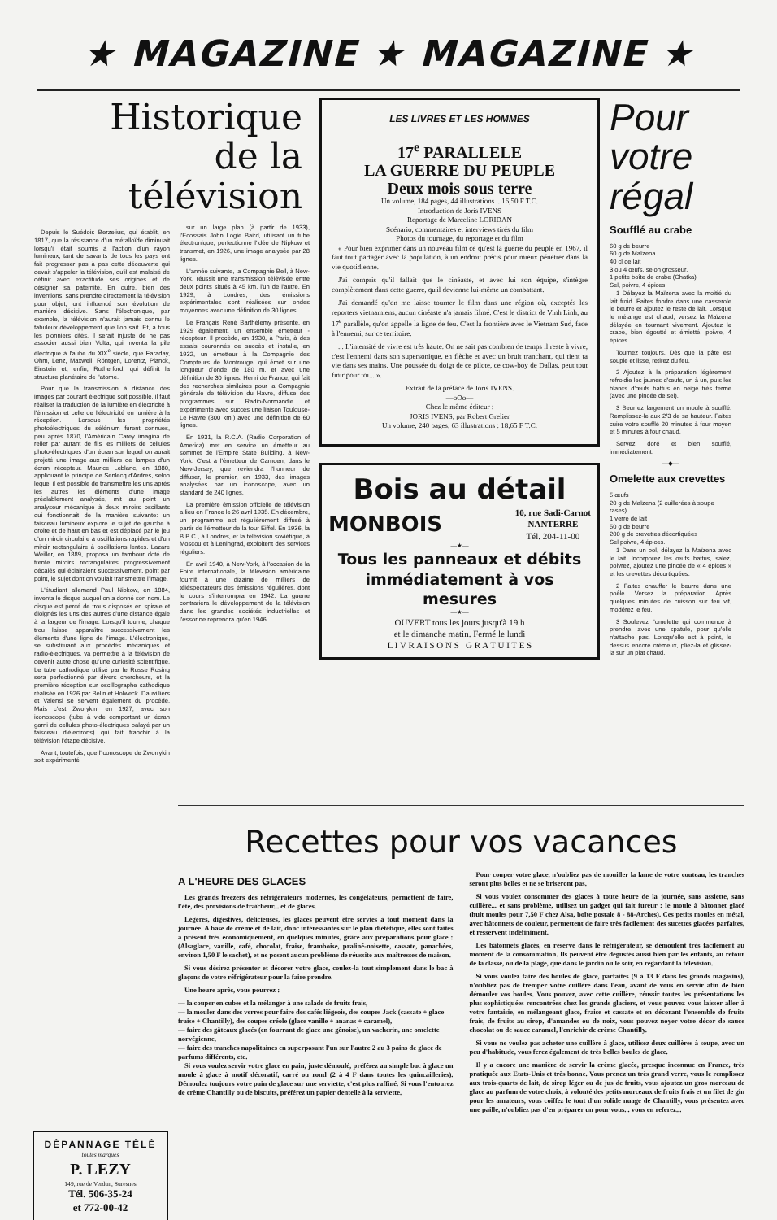★ MAGAZINE ★ MAGAZINE ★
Historique
de la
télévision
Depuis le Suédois Berzelius, qui établit, en 1817, que la résistance d'un métalloïde diminuait lorsqu'il était soumis à l'action d'un rayon lumineux, tant de savants de tous les pays ont fait progresser pas à pas cette découverte qui devait s'appeler la télévision, qu'il est malaisé de définir avec exactitude ses origines et de désigner sa paternité. En outre, bien des inventions, sans prendre directement la télévision pour objet, ont influencé son évolution de manière décisive. Sans l'électronique, par exemple, la télévision n'aurait jamais connu le fabuleux développement que l'on sait. Et, à tous les pionniers cités, il serait injuste de ne pas associer aussi bien Volta, qui inventa la pile électrique à l'aube du XIX<sup>e</sup> siècle, que Faraday, Ohm, Lenz, Maxwell, Röntgen, Lorentz, Planck, Einstein et, enfin, Rutherford, qui définit la structure planétaire de l'atome.
Pour que la transmission à distance des images par courant électrique soit possible, il faut réaliser la traduction de la lumière en électricité à l'émission et celle de l'électricité en lumière à la réception. Lorsque les propriétés photoélectriques du sélénium furent connues, peu après 1870, l'Américain Carey imagina de relier par autant de fils les milliers de cellules photo-électriques d'un écran sur lequel on aurait projeté une image aux milliers de lampes d'un écran récepteur. Maurice Leblanc, en 1880, appliquant le principe de Senlecq d'Ardres, selon lequel il est possible de transmettre les uns après les autres les éléments d'une image préalablement analysée, mit au point un analyseur mécanique à deux miroirs oscillants qui fonctionnait de la manière suivante: un faisceau lumineux explore le sujet de gauche à droite et de haut en bas et est déplacé par le jeu d'un miroir circulaire à oscillations rapides et d'un miroir rectangulaire à oscillations lentes. Lazare Weiller, en 1889, proposa un tambour doté de trente miroirs rectangulaires progressivement décalés qui éclairaient successivement, point par point, le sujet dont on voulait transmettre l'image.
L'étudiant allemand Paul Nipkow, en 1884, inventa le disque auquel on a donné son nom. Le disque est percé de trous disposés en spirale et éloignés les uns des autres d'une distance égale à la largeur de l'image. Lorsqu'il tourne, chaque trou laisse apparaître successivement les éléments d'une ligne de l'image. L'électronique, se substituant aux procédés mécaniques et radio-électriques, va permettre à la télévision de devenir autre chose qu'une curiosité scientifique. Le tube cathodique utilisé par le Russe Rosing sera perfectionné par divers chercheurs, et la première réception sur oscillographe cathodique réalisée en 1926 par Belin et Holweck. Dauvilliers et Valensi se servent également du procédé. Mais c'est Zworykin, en 1927, avec son iconoscope (tube à vide comportant un écran garni de cellules photo-électriques balayé par un faisceau d'électrons) qui fait franchir à la télévision l'étape décisive.
Avant, toutefois, que l'iconoscope de Zworrykin soit expérimenté
sur un large plan (à partir de 1933), l'Ecossais John Logie Baird, utilisant un tube électronique, perfectionne l'idée de Nipkow et transmet, en 1926, une image analysée par 28 lignes.
L'année suivante, la Compagnie Bell, à New-York, réussit une transmission télévisée entre deux points situés à 45 km. l'un de l'autre. En 1929, à Londres, des émissions expérimentales sont réalisées sur ondes moyennes avec une définition de 30 lignes.
Le Français René Barthélemy présente, en 1929 également, un ensemble émetteur - récepteur. Il procède, en 1930, à Paris, à des essais couronnés de succès et installe, en 1932, un émetteur à la Compagnie des Compteurs de Montrouge, qui émet sur une longueur d'onde de 180 m. et avec une définition de 30 lignes. Henri de France, qui fait des recherches similaires pour la Compagnie générale de télévision du Havre, diffuse des programmes sur Radio-Normandie et expérimente avec succès une liaison Toulouse-Le Havre (800 km.) avec une définition de 60 lignes.
En 1931, la R.C.A. (Radio Corporation of America) met en service un émetteur au sommet de l'Empire State Building, à New-York. C'est à l'émetteur de Camden, dans le New-Jersey, que reviendra l'honneur de diffuser, le premier, en 1933, des images analysées par un iconoscope, avec un standard de 240 lignes.
La première émission officielle de télévision a lieu en France le 26 avril 1935. En décembre, un programme est régulièrement diffusé à partir de l'émetteur de la tour Eiffel. En 1936, la B.B.C., à Londres, et la télévision soviétique, à Moscou et à Leningrad, exploitent des services réguliers.
En avril 1940, à New-York, à l'occasion de la Foire internationale, la télévision américaine fournit à une dizaine de milliers de téléspectateurs des émissions régulières, dont le cours s'interrompra en 1942. La guerre contrariera le développement de la télévision dans les grandes sociétés industrielles et l'essor ne reprendra qu'en 1946.
LES LIVRES ET LES HOMMES
17<sup>e</sup> PARALLELE
LA GUERRE DU PEUPLE
Deux mois sous terre
Un volume, 184 pages, 44 illustrations .. 16,50 F T.C.
Introduction de Joris IVENS
Reportage de Marceline LORIDAN
Scénario, commentaires et interviews tirés du film
Photos du tournage, du reportage et du film
« Pour bien exprimer dans un nouveau film ce qu'est la guerre du peuple en 1967, il faut tout partager avec la population, à un endroit précis pour mieux pénétrer dans la vie quotidienne.
J'ai compris qu'il fallait que le cinéaste, et avec lui son équipe, s'intègre complètement dans cette guerre, qu'il devienne lui-même un combattant.
J'ai demandé qu'on me laisse tourner le film dans une région où, exceptés les reporters vietnamiens, aucun cinéaste n'a jamais filmé. C'est le district de Vinh Linh, au 17<sup>e</sup> parallèle, qu'on appelle la ligne de feu. C'est la frontière avec le Vietnam Sud, face à l'ennemi, sur ce territoire.
... L'intensité de vivre est très haute. On ne sait pas combien de temps il reste à vivre, c'est l'ennemi dans son supersonique, en flèche et avec un bruit tranchant, qui tient ta vie dans ses mains. Une poussée du doigt de ce pilote, ce cow-boy de Dallas, peut tout finir pour toi... ».
Extrait de la préface de Joris IVENS.
—oOo—
Chez le même éditeur :
JORIS IVENS, par Robert Grelier
Un volume, 240 pages, 63 illustrations : 18,65 F T.C.
Bois au détail
MONBOIS 10, rue Sadi-Carnot
NANTERRE
Tél. 204-11-00
—★—
Tous les panneaux et débits immédiatement à vos mesures
—★—
OUVERT tous les jours jusqu'à 19 h
et le dimanche matin. Fermé le lundi
L I V R A I S O N S G R A T U I T E S
Pour
votre
régal
Soufflé au crabe
60 g de beurre
60 g de Maïzena
40 cl de lait
3 ou 4 œufs, selon grosseur.
1 petite boîte de crabe (Chatka)
Sel, poivre, 4 épices.
1 Délayez la Maïzena avec la moitié du lait froid. Faites fondre dans une casserole le beurre et ajoutez le reste de lait. Lorsque le mélange est chaud, versez la Maïzena délayée en tournant vivement. Ajoutez le crabe, bien égoutté et émietté, poivre, 4 épices.
Tournez toujours. Dès que la pâte est souple et lisse, retirez du feu.
2 Ajoutez à la préparation légèrement refroidie les jaunes d'œufs, un à un, puis les blancs d'œufs battus en neige très ferme (avec une pincée de sel).
3 Beurrez largement un moule à soufflé. Remplissez-le aux 2/3 de sa hauteur. Faites cuire votre soufflé 20 minutes à four moyen et 5 minutes à four chaud.
Servez doré et bien soufflé, immédiatement.
—◆—
Omelette aux crevettes
5 œufs
20 g de Maïzena (2 cuillerées à soupe rases)
1 verre de lait
50 g de beurre
200 g de crevettes décortiquées
Sel poivre, 4 épices.
1 Dans un bol, délayez la Maïzena avec le lait. Incorporez les œufs battus, salez, poivrez, ajoutez une pincée de « 4 épices » et les crevettes décortiquées.
2 Faites chauffer le beurre dans une poêle. Versez la préparation. Après quelques minutes de cuisson sur feu vif, modérez le feu.
3 Soulevez l'omelette qui commence à prendre, avec une spatule, pour qu'elle n'attache pas. Lorsqu'elle est à point, le dessus encore crémeux, pliez-la et glissez-la sur un plat chaud.
DÉPANNAGE TÉLÉ
toutes marques
P. LEZY
149, rue de Verdun, Suresnes
Tél. 506-35-24
et 772-00-42
Recettes pour vos vacances
A L'HEURE DES GLACES
Les grands freezers des réfrigérateurs modernes, les congélateurs, permettent de faire, l'été, des provisions de fraîcheur... et de glaces.
Légères, digestives, délicieuses, les glaces peuvent être servies à tout moment dans la journée. A base de crème et de lait, donc intéressantes sur le plan diététique, elles sont faites à présent très économiquement, en quelques minutes, grâce aux préparations pour glace : (Alsaglace, vanille, café, chocolat, fraise, framboise, praliné-noisette, cassate, panachées, environ 1,50 F le sachet), et ne posent aucun problème de réussite aux maîtresses de maison.
Si vous désirez présenter et décorer votre glace, coulez-la tout simplement dans le bac à glaçons de votre réfrigérateur pour la faire prendre.
Une heure après, vous pourrez :
— la couper en cubes et la mélanger à une salade de fruits frais,
— la mouler dans des verres pour faire des cafés liégeois, des coupes Jack (cassate + glace fraise + Chantilly), des coupes créole (glace vanille + ananas + caramel),
— faire des gâteaux glacés (en fourrant de glace une gênoise), un vacherin, une omelette norvégienne,
— faire des tranches napolitaines en superposant l'un sur l'autre 2 au 3 pains de glace de parfums différents, etc.
Si vous voulez servir votre glace en pain, juste démoulé, préférez au simple bac à glace un moule à glace à motif décoratif, carré ou rond (2 à 4 F dans toutes les quincailleries). Démoulez toujours votre pain de glace sur une serviette, c'est plus raffiné. Si vous l'entourez de crème Chantilly ou de biscuits, préférez un papier dentelle à la serviette.
Pour couper votre glace, n'oubliez pas de mouiller la lame de votre couteau, les tranches seront plus belles et ne se briseront pas.
Si vous voulez consommer des glaces à toute heure de la journée, sans assiette, sans cuillère... et sans problème, utilisez un gadget qui fait fureur : le moule à bâtonnet glacé (huit moules pour 7,50 F chez Alsa, boîte postale 8 - 88-Arches). Ces petits moules en métal, avec bâtonnets de couleur, permettent de faire très facilement des sucettes glacées parfaites, et resservent indéfiniment.
Les bâtonnets glacés, en réserve dans le réfrigérateur, se démoulent très facilement au moment de la consommation. Ils peuvent être dégustés aussi bien par les enfants, au retour de la classe, ou de la plage, que dans le jardin ou le soir, en regardant la télévision.
Si vous voulez faire des boules de glace, parfaites (9 à 13 F dans les grands magasins), n'oubliez pas de tremper votre cuillère dans l'eau, avant de vous en servir afin de bien démouler vos boules. Vous pouvez, avec cette cuillère, réussir toutes les présentations les plus sophistiquées rencontrées chez les grands glaciers, et vous pouvez vous laisser aller à votre fantaisie, en mélangeant glace, fraise et cassate et en décorant l'ensemble de fruits frais, de fruits au sirop, d'amandes ou de noix, vous pouvez noyer votre décor de sauce chocolat ou de sauce caramel, l'enrichir de crème Chantilly.
Si vous ne voulez pas acheter une cuillère à glace, utilisez deux cuillères à soupe, avec un peu d'habitude, vous ferez également de très belles boules de glace.
Il y a encore une manière de servir la crème glacée, presque inconnue en France, très pratiquée aux Etats-Unis et très bonne. Vous prenez un très grand verre, vous le remplissez aux trois-quarts de lait, de sirop léger ou de jus de fruits, vous ajoutez un gros morceau de glace au parfum de votre choix, à volonté des petits morceaux de fruits frais et un filet de gin pour les amateurs, vous coiffez le tout d'un solide nuage de Chantilly, vous présentez avec une paille, n'oubliez pas d'en préparer un pour vous... vous en referez...